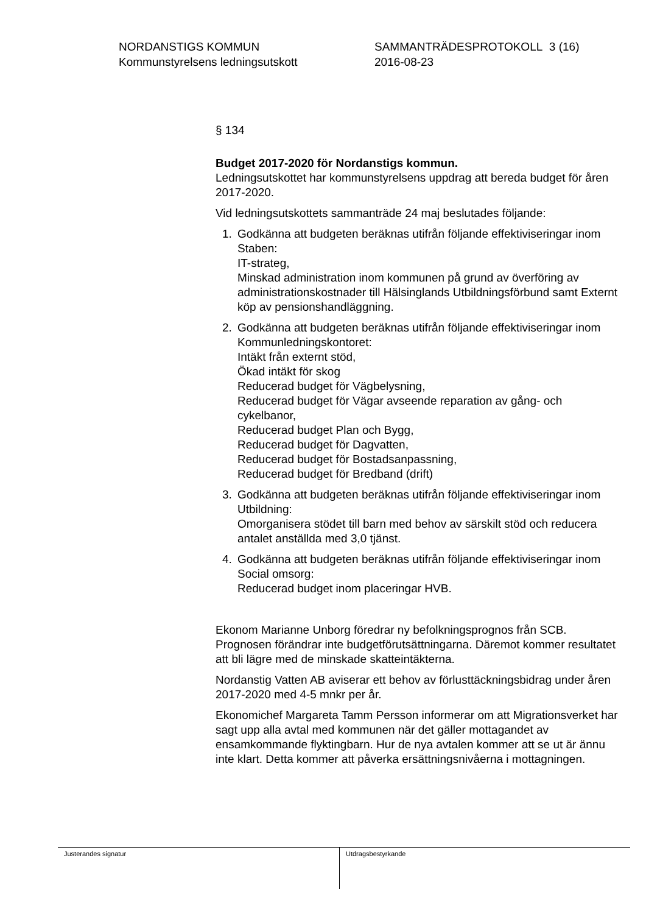NORDANSTIGS KOMMUN
Kommunstyrelsens ledningsutskott
SAMMANTRÄDESPROTOKOLL 3 (16)
2016-08-23
§ 134
Budget 2017-2020 för Nordanstigs kommun.
Ledningsutskottet har kommunstyrelsens uppdrag att bereda budget för åren 2017-2020.
Vid ledningsutskottets sammanträde 24 maj beslutades följande:
1. Godkänna att budgeten beräknas utifrån följande effektiviseringar inom Staben:
IT-strateg,
Minskad administration inom kommunen på grund av överföring av administrationskostnader till Hälsinglands Utbildningsförbund samt Externt köp av pensionshandläggning.
2. Godkänna att budgeten beräknas utifrån följande effektiviseringar inom Kommunledningskontoret:
Intäkt från externt stöd,
Ökad intäkt för skog
Reducerad budget för Vägbelysning,
Reducerad budget för Vägar avseende reparation av gång- och cykelbanor,
Reducerad budget Plan och Bygg,
Reducerad budget för Dagvatten,
Reducerad budget för Bostadsanpassning,
Reducerad budget för Bredband (drift)
3. Godkänna att budgeten beräknas utifrån följande effektiviseringar inom Utbildning:
Omorganisera stödet till barn med behov av särskilt stöd och reducera antalet anställda med 3,0 tjänst.
4. Godkänna att budgeten beräknas utifrån följande effektiviseringar inom Social omsorg:
Reducerad budget inom placeringar HVB.
Ekonom Marianne Unborg föredrar ny befolkningsprognos från SCB. Prognosen förändrar inte budgetförutsättningarna. Däremot kommer resultatet att bli lägre med de minskade skatteintäkterna.
Nordanstig Vatten AB aviserar ett behov av förlusttäckningsbidrag under åren 2017-2020 med 4-5 mnkr per år.
Ekonomichef Margareta Tamm Persson informerar om att Migrationsverket har sagt upp alla avtal med kommunen när det gäller mottagandet av ensamkommande flyktingbarn. Hur de nya avtalen kommer att se ut är ännu inte klart. Detta kommer att påverka ersättningsnivåerna i mottagningen.
Justerandes signatur Utdragsbestyrkande